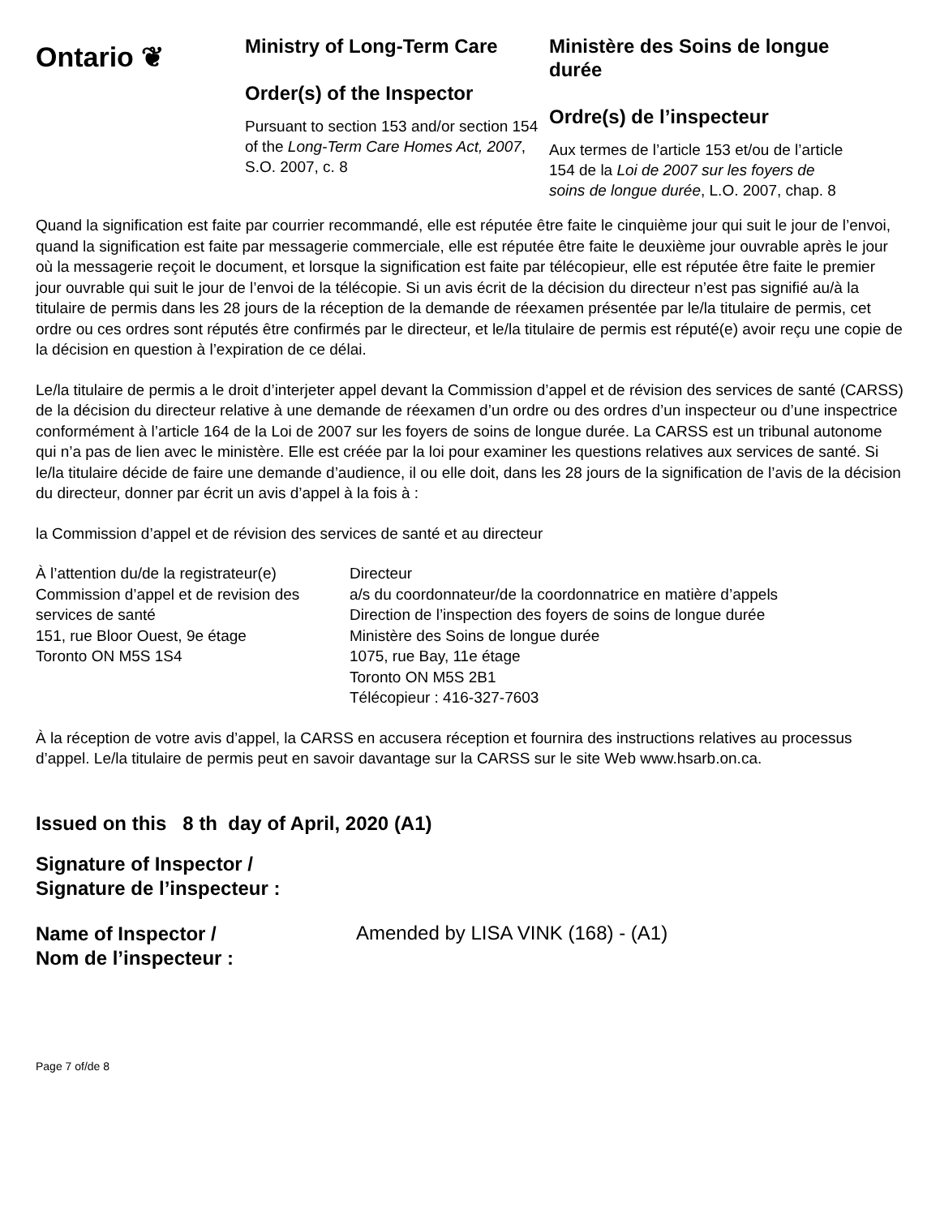Ontario ❦
Ministry of Long-Term Care
Order(s) of the Inspector
Pursuant to section 153 and/or section 154 of the Long-Term Care Homes Act, 2007, S.O. 2007, c. 8
Ministère des Soins de longue durée
Ordre(s) de l’inspecteur
Aux termes de l’article 153 et/ou de l’article 154 de la Loi de 2007 sur les foyers de soins de longue durée, L.O. 2007, chap. 8
Quand la signification est faite par courrier recommandé, elle est réputée être faite le cinquième jour qui suit le jour de l’envoi, quand la signification est faite par messagerie commerciale, elle est réputée être faite le deuxième jour ouvrable après le jour où la messagerie reçoit le document, et lorsque la signification est faite par télécopieur, elle est réputée être faite le premier jour ouvrable qui suit le jour de l’envoi de la télécopie. Si un avis écrit de la décision du directeur n’est pas signifié au/à la titulaire de permis dans les 28 jours de la réception de la demande de réexamen présentée par le/la titulaire de permis, cet ordre ou ces ordres sont réputés être confirmés par le directeur, et le/la titulaire de permis est réputé(e) avoir reçu une copie de la décision en question à l’expiration de ce délai.
Le/la titulaire de permis a le droit d’interjeter appel devant la Commission d’appel et de révision des services de santé (CARSS) de la décision du directeur relative à une demande de réexamen d’un ordre ou des ordres d’un inspecteur ou d’une inspectrice conformément à l’article 164 de la Loi de 2007 sur les foyers de soins de longue durée. La CARSS est un tribunal autonome qui n’a pas de lien avec le ministère. Elle est créée par la loi pour examiner les questions relatives aux services de santé. Si le/la titulaire décide de faire une demande d’audience, il ou elle doit, dans les 28 jours de la signification de l’avis de la décision du directeur, donner par écrit un avis d’appel à la fois à :
la Commission d’appel et de révision des services de santé et au directeur
À l’attention du/de la registrateur(e)
Commission d’appel et de revision des services de santé
151, rue Bloor Ouest, 9e étage
Toronto ON M5S 1S4
Directeur
a/s du coordonnateur/de la coordonnatrice en matière d’appels
Direction de l’inspection des foyers de soins de longue durée
Ministère des Soins de longue durée
1075, rue Bay, 11e étage
Toronto ON M5S 2B1
Télécopieur : 416-327-7603
À la réception de votre avis d’appel, la CARSS en accusera réception et fournira des instructions relatives au processus d’appel. Le/la titulaire de permis peut en savoir davantage sur la CARSS sur le site Web www.hsarb.on.ca.
Issued on this 8 th day of April, 2020 (A1)
Signature of Inspector /
Signature de l’inspecteur :
Name of Inspector /
Nom de l’inspecteur :
Amended by LISA VINK (168) - (A1)
Page 7 of/de 8